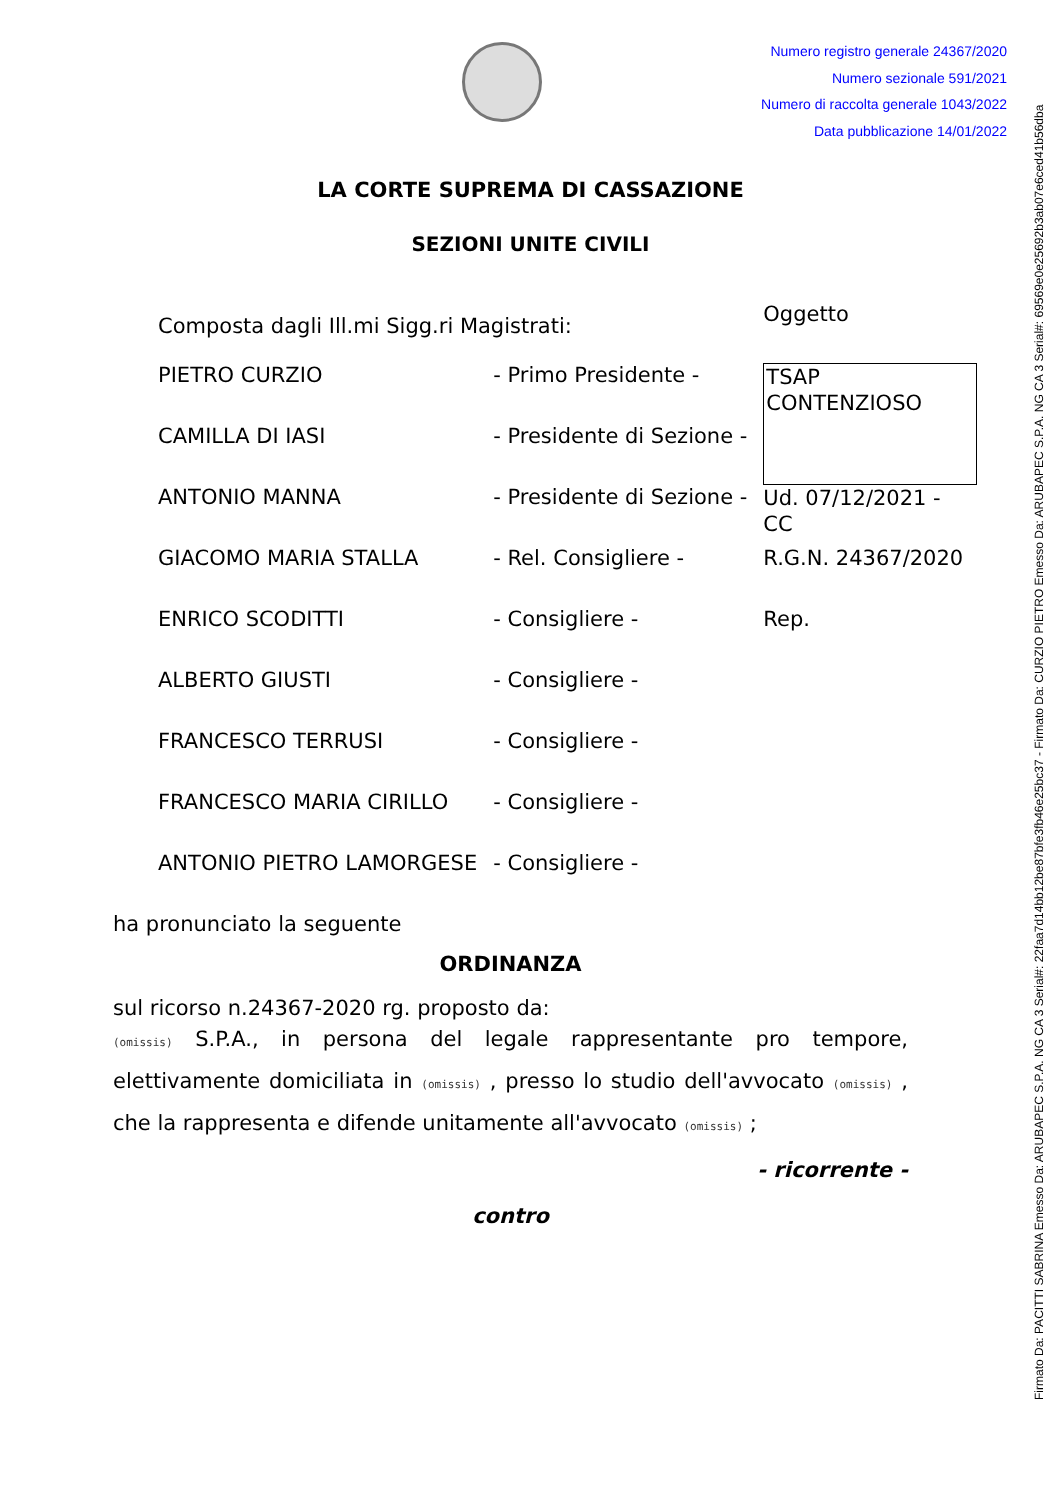Numero registro generale 24367/2020
Numero sezionale 591/2021
Numero di raccolta generale 1043/2022
Data pubblicazione 14/01/2022
LA CORTE SUPREMA DI CASSAZIONE
SEZIONI UNITE CIVILI
| Composta dagli Ill.mi Sigg.ri Magistrati: | | Oggetto |
| PIETRO CURZIO | - Primo Presidente - | TSAP CONTENZIOSO |
| CAMILLA DI IASI | - Presidente di Sezione - | |
| ANTONIO MANNA | - Presidente di Sezione - | Ud. 07/12/2021 - CC |
| GIACOMO MARIA STALLA | - Rel. Consigliere - | R.G.N. 24367/2020 |
| ENRICO SCODITTI | - Consigliere - | Rep. |
| ALBERTO GIUSTI | - Consigliere - | |
| FRANCESCO TERRUSI | - Consigliere - | |
| FRANCESCO MARIA CIRILLO | - Consigliere - | |
| ANTONIO PIETRO LAMORGESE | - Consigliere - | |
ha pronunciato la seguente
ORDINANZA
sul ricorso n.24367-2020 rg. proposto da:
(omissis) S.P.A., in persona del legale rappresentante pro tempore, elettivamente domiciliata in (omissis) , presso lo studio dell'avvocato (omissis) , che la rappresenta e difende unitamente all'avvocato (omissis) ;
- ricorrente -
contro
Firmato Da: PACITTI SABRINA Emesso Da: ARUBAPEC S.P.A. NG CA 3 Serial#: 22faa7d14bb12be87bfe3fb46e25bc37 - Firmato Da: CURZIO PIETRO Emesso Da: ARUBAPEC S.P.A. NG CA 3 Serial#: 69569e0e25692b3ab07e6ced41b56dba